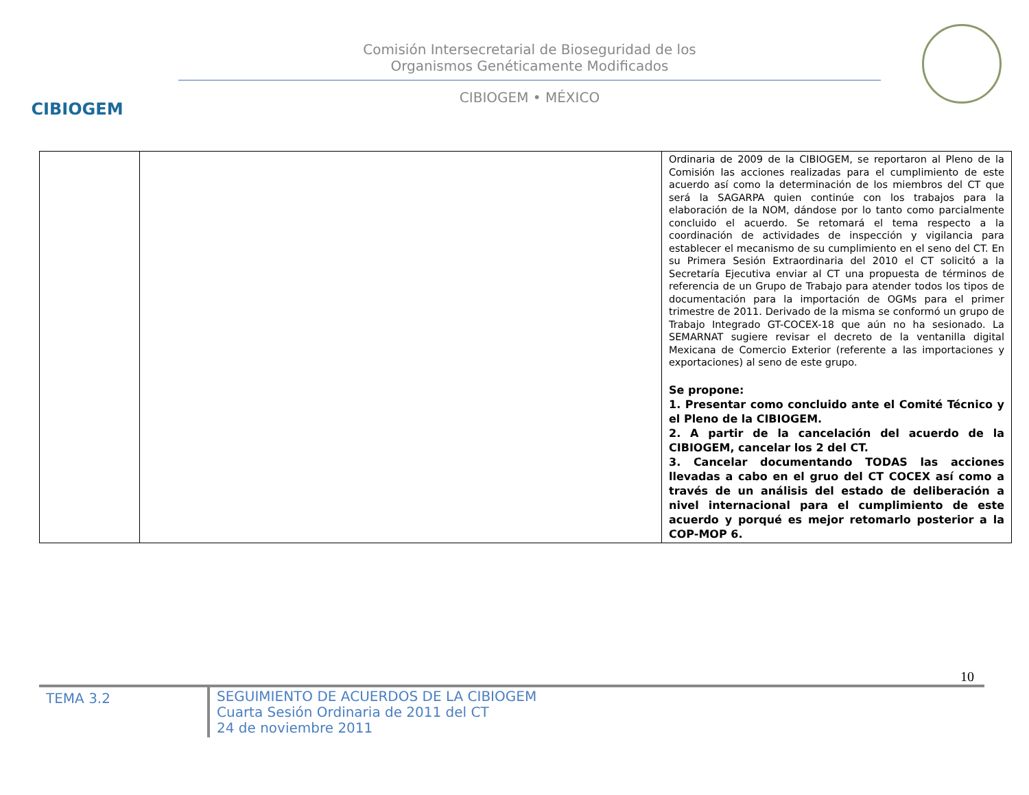CIBIOGEM
Comisión Intersecretarial de Bioseguridad de los
Organismos Genéticamente Modificados
CIBIOGEM • MÉXICO
| | | Ordinaria de 2009 de la CIBIOGEM, se reportaron al Pleno de la Comisión las acciones realizadas para el cumplimiento de este acuerdo así como la determinación de los miembros del CT que será la SAGARPA quien continúe con los trabajos para la elaboración de la NOM, dándose por lo tanto como parcialmente concluido el acuerdo. Se retomará el tema respecto a la coordinación de actividades de inspección y vigilancia para establecer el mecanismo de su cumplimiento en el seno del CT. En su Primera Sesión Extraordinaria del 2010 el CT solicitó a la Secretaría Ejecutiva enviar al CT una propuesta de términos de referencia de un Grupo de Trabajo para atender todos los tipos de documentación para la importación de OGMs para el primer trimestre de 2011. Derivado de la misma se conformó un grupo de Trabajo Integrado GT-COCEX-18 que aún no ha sesionado. La SEMARNAT sugiere revisar el decreto de la ventanilla digital Mexicana de Comercio Exterior (referente a las importaciones y exportaciones) al seno de este grupo. Se propone: 1. Presentar como concluido ante el Comité Técnico y el Pleno de la CIBIOGEM. 2. A partir de la cancelación del acuerdo de la CIBIOGEM, cancelar los 2 del CT. 3. Cancelar documentando TODAS las acciones llevadas a cabo en el gruo del CT COCEX así como a través de un análisis del estado de deliberación a nivel internacional para el cumplimiento de este acuerdo y porqué es mejor retomarlo posterior a la COP-MOP 6. |
10
TEMA 3.2
SEGUIMIENTO DE ACUERDOS DE LA CIBIOGEM
Cuarta Sesión Ordinaria de 2011 del CT
24 de noviembre 2011